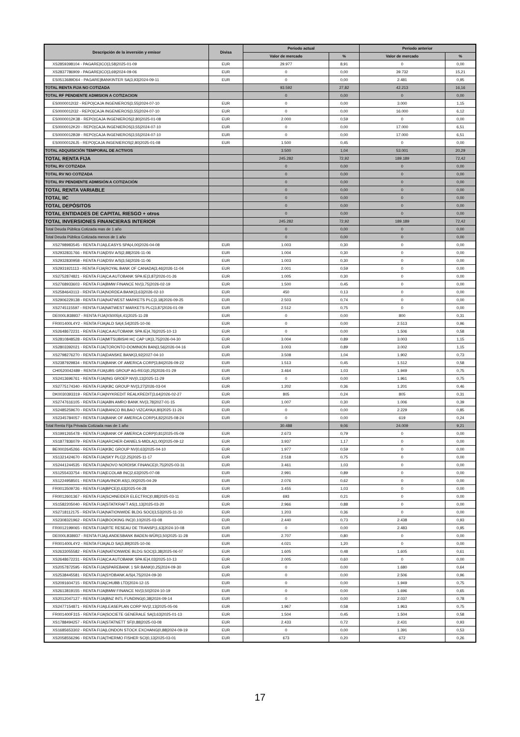| Descripción de la inversión y emisor | Divisa | Periodo actual | | Periodo anterior | |
| --- | --- | --- | --- | --- | --- |
| | | Valor de mercado | % | Valor de mercado | % |
| XS2859398104 - PAGARE/ICO/3,58/2025-01-09 | EUR | 29.977 | 8,91 | 0 | 0,00 |
| XS2837786909 - PAGARE/ICO/3,69/2024-09-06 | EUR | 0 | 0,00 | 39.732 | 15,21 |
| ES0513689D64 - PAGARE/BANKINTER SA/3,93/2024-09-11 | EUR | 0 | 0,00 | 2.481 | 0,95 |
| TOTAL RENTA FIJA NO COTIZADA | | 93.592 | 27,82 | 42.213 | 16,16 |
| TOTAL RF PENDIENTE ADMISION A COTIZACION | | 0 | 0,00 | 0 | 0,00 |
| ES0000012I32 - REPO/CAJA INGENIEROS/3,55/2024-07-10 | EUR | 0 | 0,00 | 3.000 | 1,15 |
| ES0000012I32 - REPO/CAJA INGENIEROS/3,55/2024-07-10 | EUR | 0 | 0,00 | 16.000 | 6,12 |
| ES0000012K38 - REPO/CAJA INGENIEROS/2,80/2025-01-08 | EUR | 2.000 | 0,59 | 0 | 0,00 |
| ES0000012K20 - REPO/CAJA INGENIEROS/3,55/2024-07-10 | EUR | 0 | 0,00 | 17.000 | 6,51 |
| ES0000012B39 - REPO/CAJA INGENIEROS/3,55/2024-07-10 | EUR | 0 | 0,00 | 17.000 | 6,51 |
| ES00000126J5 - REPO/CAJA INGENIEROS/2,80/2025-01-08 | EUR | 1.500 | 0,45 | 0 | 0,00 |
| TOTAL ADQUISICIÓN TEMPORAL DE ACTIVOS | | 3.500 | 1,04 | 53.001 | 20,29 |
| TOTAL RENTA FIJA | | 245.282 | 72,92 | 189.189 | 72,42 |
| TOTAL RV COTIZADA | | 0 | 0,00 | 0 | 0,00 |
| TOTAL RV NO COTIZADA | | 0 | 0,00 | 0 | 0,00 |
| TOTAL RV PENDIENTE ADMISIÓN A COTIZACIÓN | | 0 | 0,00 | 0 | 0,00 |
| TOTAL RENTA VARIABLE | | 0 | 0,00 | 0 | 0,00 |
| TOTAL IIC | | 0 | 0,00 | 0 | 0,00 |
| TOTAL DEPÓSITOS | | 0 | 0,00 | 0 | 0,00 |
| TOTAL ENTIDADES DE CAPITAL RIESGO + otros | | 0 | 0,00 | 0 | 0,00 |
| TOTAL INVERSIONES FINANCIERAS INTERIOR | | 245.282 | 72,92 | 189.189 | 72,42 |
| Total Deuda Pública Cotizada mas de 1 año | | 0 | 0,00 | 0 | 0,00 |
| Total Deuda Pública Cotizada menos de 1 año | | 0 | 0,00 | 0 | 0,00 |
| XS2798983545 - RENTA FIJA/LEASYS SPA/4,00/2026-04-08 | EUR | 1.003 | 0,30 | 0 | 0,00 |
| XS2932831766 - RENTA FIJA/DSV A/S/2,88/2026-11-06 | EUR | 1.004 | 0,30 | 0 | 0,00 |
| XS2932830958 - RENTA FIJA/DSV A/S/3,56/2026-11-06 | EUR | 1.003 | 0,30 | 0 | 0,00 |
| XS2931921113 - RENTA FIJA/ROYAL BANK OF CANADA/3,46/2026-11-04 | EUR | 2.001 | 0,59 | 0 | 0,00 |
| XS2752874821 - RENTA FIJA/CA AUTOBANK SPA IE/3,87/2026-01-26 | EUR | 1.005 | 0,30 | 0 | 0,00 |
| XS2768933603 - RENTA FIJA/BMW FINANCE NV/3,75/2026-02-19 | EUR | 1.500 | 0,45 | 0 | 0,00 |
| XS2584643113 - RENTA FIJA/NORDEA BANK/3,63/2026-02-10 | EUR | 450 | 0,13 | 0 | 0,00 |
| XS2906229138 - RENTA FIJA/NATWEST MARKETS PLC/3,18/2026-09-25 | EUR | 2.503 | 0,74 | 0 | 0,00 |
| XS2745115597 - RENTA FIJA/NATWEST MARKETS PLC/3,87/2026-01-09 | EUR | 2.512 | 0,75 | 0 | 0,00 |
| DE000LB38937 - RENTA FIJA/XS005/4,41/2025-11-28 | EUR | 0 | 0,00 | 800 | 0,31 |
| FR001400L4Y2 - RENTA FIJA/ALD SA/4,54/2025-10-06 | EUR | 0 | 0,00 | 2.513 | 0,96 |
| XS2648672231 - RENTA FIJA/CA AUTOBANK SPA IE/4,76/2025-10-13 | EUR | 0 | 0,00 | 1.506 | 0,58 |
| XS2810848528 - RENTA FIJA/MITSUBISHI HC CAP UK/3,75/2026-04-30 | EUR | 3.004 | 0,89 | 3.003 | 1,15 |
| XS2803392021 - RENTA FIJA/TORONTO-DOMINION BAN/3,56/2026-04-16 | EUR | 3.003 | 0,89 | 3.002 | 1,15 |
| XS2798276270 - RENTA FIJA/DANSKE BANK/3,92/2027-04-10 | EUR | 3.508 | 1,04 | 1.902 | 0,73 |
| XS2387929834 - RENTA FIJA/BANK OF AMERICA CORP/3,84/2026-09-22 | EUR | 1.513 | 0,45 | 1.512 | 0,58 |
| CH0520042489 - RENTA FIJA/UBS GROUP AG-REG/0,25/2026-01-29 | EUR | 3.464 | 1,03 | 1.949 | 0,75 |
| XS2413696761 - RENTA FIJA/ING GROEP NV/0,13/2025-11-29 | EUR | 0 | 0,00 | 1.961 | 0,75 |
| XS2775174340 - RENTA FIJA/KBC GROUP NV/3,27/2026-03-04 | EUR | 1.202 | 0,36 | 1.201 | 0,46 |
| DK0030393319 - RENTA FIJA/NYKREDIT REALKREDIT/3,64/2026-02-27 | EUR | 805 | 0,24 | 805 | 0,31 |
| XS2747616105 - RENTA FIJA/ABN AMRO BANK NV/3,78/2027-01-15 | EUR | 1.007 | 0,30 | 1.006 | 0,39 |
| XS2485259670 - RENTA FIJA/BANCO BILBAO VIZCAYA/4,80/2025-11-26 | EUR | 0 | 0,00 | 2.229 | 0,85 |
| XS2345784057 - RENTA FIJA/BANK OF AMERICA CORP/4,82/2025-08-24 | EUR | 0 | 0,00 | 619 | 0,24 |
| Total Renta Fija Privada Cotizada mas de 1 año | | 30.488 | 9,06 | 24.009 | 9,21 |
| XS1991265478 - RENTA FIJA/BANK OF AMERICA CORP/0,81/2025-05-09 | EUR | 2.673 | 0,79 | 0 | 0,00 |
| XS1877836079 - RENTA FIJA/ARCHER-DANIELS-MIDLA/1,00/2025-09-12 | EUR | 3.937 | 1,17 | 0 | 0,00 |
| BE0002645266 - RENTA FIJA/KBC GROUP NV/0,63/2025-04-10 | EUR | 1.977 | 0,59 | 0 | 0,00 |
| XS1321424670 - RENTA FIJA/SKY PLC/2,25/2025-11-17 | EUR | 2.518 | 0,75 | 0 | 0,00 |
| XS2441244535 - RENTA FIJA/NOVO NORDISK FINANCE/0,75/2025-03-31 | EUR | 3.461 | 1,03 | 0 | 0,00 |
| XS1255433754 - RENTA FIJA/ECOLAB INC/2,63/2025-07-08 | EUR | 2.991 | 0,89 | 0 | 0,00 |
| XS1224958501 - RENTA FIJA/AVINOR AS/1,00/2025-04-29 | EUR | 2.076 | 0,62 | 0 | 0,00 |
| FR0013509726 - RENTA FIJA/BPCE/0,63/2025-04-28 | EUR | 3.455 | 1,03 | 0 | 0,00 |
| FR0012601367 - RENTA FIJA/SCHNEIDER ELECTRIC/0,88/2025-03-11 | EUR | 693 | 0,21 | 0 | 0,00 |
| XS1582205040 - RENTA FIJA/STATKRAFT AS/1,13/2025-03-20 | EUR | 2.966 | 0,88 | 0 | 0,00 |
| XS2718112175 - RENTA FIJA/NATIONWIDE BLDG SOCI/3,53/2025-11-10 | EUR | 1.203 | 0,36 | 0 | 0,00 |
| XS2308321962 - RENTA FIJA/BOOKING INC/0,10/2025-03-08 | EUR | 2.440 | 0,73 | 2.438 | 0,93 |
| FR0012199065 - RENTA FIJA/RTE RESEAU DE TRANSP/1,63/2024-10-08 | EUR | 0 | 0,00 | 2.483 | 0,95 |
| DE000LB38937 - RENTA FIJA/LANDESBANK BADEN-WÜR/3,50/2025-11-28 | EUR | 2.707 | 0,80 | 0 | 0,00 |
| FR001400L4Y2 - RENTA FIJA/ALD SA/3,89/2025-10-06 | EUR | 4.021 | 1,20 | 0 | 0,00 |
| XS2633055582 - RENTA FIJA/NATIONWIDE BLDG SOCI/3,38/2025-06-07 | EUR | 1.605 | 0,48 | 1.605 | 0,61 |
| XS2648672231 - RENTA FIJA/CA AUTOBANK SPA IE/4,03/2025-10-13 | EUR | 2.005 | 0,60 | 0 | 0,00 |
| XS2057872595 - RENTA FIJA/SPAREBANK 1 SR BANK/0,25/2024-09-30 | EUR | 0 | 0,00 | 1.680 | 0,64 |
| XS2538445581 - RENTA FIJA/SYDBANK A/S/4,75/2024-09-30 | EUR | 0 | 0,00 | 2.506 | 0,96 |
| XS2091604715 - RENTA FIJA/CHUBB LTD/2024-12-15 | EUR | 0 | 0,00 | 1.949 | 0,75 |
| XS2613819155 - RENTA FIJA/BMW FINANCE NV/3,50/2024-10-19 | EUR | 0 | 0,00 | 1.696 | 0,65 |
| XS2012047127 - RENTA FIJA/BNZ INTL FUNDING/0,38/2024-09-14 | EUR | 0 | 0,00 | 2.037 | 0,78 |
| XS2477154871 - RENTA FIJA/LEASEPLAN CORP NV/2,13/2025-05-06 | EUR | 1.967 | 0,58 | 1.963 | 0,75 |
| FR001400F315 - RENTA FIJA/SOCIETE GENERALE SA/3,63/2025-01-13 | EUR | 1.504 | 0,45 | 1.504 | 0,58 |
| XS1788494257 - RENTA FIJA/STATNETT SF/0,88/2025-03-08 | EUR | 2.433 | 0,72 | 2.431 | 0,93 |
| XS1685653302 - RENTA FIJA/LONDON STOCK EXCHANG/0,88/2024-09-19 | EUR | 0 | 0,00 | 1.391 | 0,53 |
| XS2058556296 - RENTA FIJA/THERMO FISHER SCI/0,13/2025-03-01 | EUR | 673 | 0,20 | 672 | 0,26 |
17